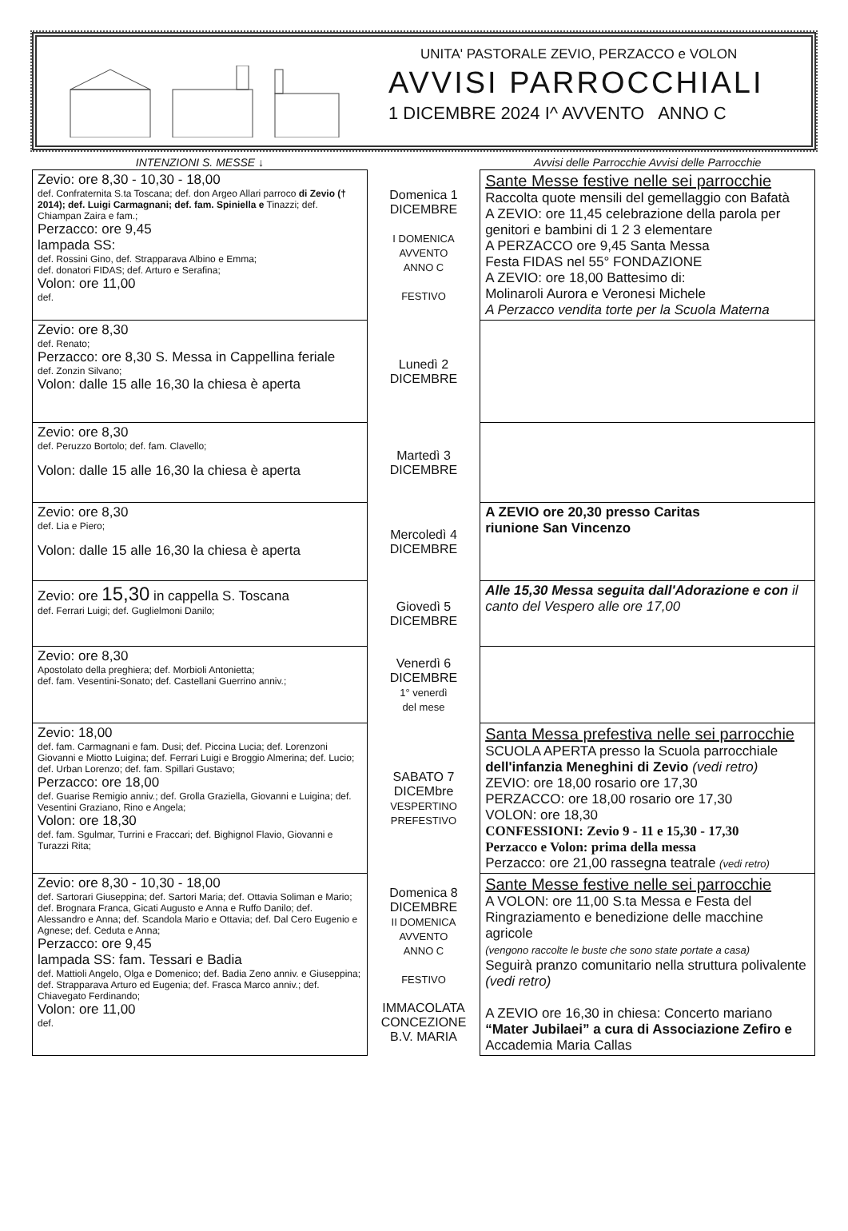UNITA' PASTORALE ZEVIO, PERZACCO e VOLON
AVVISI PARROCCHIALI
1 DICEMBRE 2024 I^ AVVENTO ANNO C
| INTENZIONI S. MESSE ↓ | | Avvisi delle Parrocchie Avvisi delle Parrocchie |
| --- | --- | --- |
| Zevio: ore 8,30 - 10,30 - 18,00 def. Confraternita S.ta Toscana; def. don Argeo Allari parroco di Zevio († 2014); def. Luigi Carmagnani; def. fam. Spiniella e Tinazzi; def. Chiampan Zaira e fam.; Perzacco: ore 9,45 lampada SS: def. Rossini Gino, def. Strapparava Albino e Emma; def. donatori FIDAS; def. Arturo e Serafina; Volon: ore 11,00 def. | Domenica 1 DICEMBRE I DOMENICA AVVENTO ANNO C FESTIVO | Sante Messe festive nelle sei parrocchie Raccolta quote mensili del gemellaggio con Bafatà A ZEVIO: ore 11,45 celebrazione della parola per genitori e bambini di 1 2 3 elementare A PERZACCO ore 9,45 Santa Messa Festa FIDAS nel 55° FONDAZIONE A ZEVIO: ore 18,00 Battesimo di: Molinaroli Aurora e Veronesi Michele A Perzacco vendita torte per la Scuola Materna |
| Zevio: ore 8,30 def. Renato; Perzacco: ore 8,30 S. Messa in Cappellina feriale def. Zonzin Silvano; Volon: dalle 15 alle 16,30 la chiesa è aperta | Lunedì 2 DICEMBRE | |
| Zevio: ore 8,30 def. Peruzzo Bortolo; def. fam. Clavello; Volon: dalle 15 alle 16,30 la chiesa è aperta | Martedì 3 DICEMBRE | |
| Zevio: ore 8,30 def. Lia e Piero; Volon: dalle 15 alle 16,30 la chiesa è aperta | Mercoledì 4 DICEMBRE | A ZEVIO ore 20,30 presso Caritas riunione San Vincenzo |
| Zevio: ore 15,30 in cappella S. Toscana def. Ferrari Luigi; def. Guglielmoni Danilo; | Giovedì 5 DICEMBRE | Alle 15,30 Messa seguita dall'Adorazione e con il canto del Vespero alle ore 17,00 |
| Zevio: ore 8,30 Apostolato della preghiera; def. Morbioli Antonietta; def. fam. Vesentini-Sonato; def. Castellani Guerrino anniv.; | Venerdì 6 DICEMBRE 1° venerdì del mese | |
| Zevio: 18,00 def. fam. Carmagnani e fam. Dusi; def. Piccina Lucia; def. Lorenzoni Giovanni e Miotto Luigina; def. Ferrari Luigi e Broggio Almerina; def. Lucio; def. Urban Lorenzo; def. fam. Spillari Gustavo; Perzacco: ore 18,00 def. Guarise Remigio anniv.; def. Grolla Graziella, Giovanni e Luigina; def. Vesentini Graziano, Rino e Angela; Volon: ore 18,30 def. fam. Sgulmar, Turrini e Fraccari; def. Bighignol Flavio, Giovanni e Turazzi Rita; | SABATO 7 DICEMbre VESPERTINO PREFESTIVO | Santa Messa prefestiva nelle sei parrocchie SCUOLA APERTA presso la Scuola parrocchiale dell'infanzia Meneghini di Zevio (vedi retro) ZEVIO: ore 18,00 rosario ore 17,30 PERZACCO: ore 18,00 rosario ore 17,30 VOLON: ore 18,30 CONFESSIONI: Zevio 9 - 11 e 15,30 - 17,30 Perzacco e Volon: prima della messa Perzacco: ore 21,00 rassegna teatrale (vedi retro) |
| Zevio: ore 8,30 - 10,30 - 18,00 def. Sartorari Giuseppina; def. Sartori Maria; def. Ottavia Soliman e Mario; def. Brognara Franca, Gicati Augusto e Anna e Ruffo Danilo; def. Alessandro e Anna; def. Scandola Mario e Ottavia; def. Dal Cero Eugenio e Agnese; def. Ceduta e Anna; Perzacco: ore 9,45 lampada SS: fam. Tessari e Badia def. Mattioli Angelo, Olga e Domenico; def. Badia Zeno anniv. e Giuseppina; def. Strapparava Arturo ed Eugenia; def. Frasca Marco anniv.; def. Chiavegato Ferdinando; Volon: ore 11,00 def. | Domenica 8 DICEMBRE II DOMENICA AVVENTO ANNO C FESTIVO IMMACOLATA CONCEZIONE B.V. MARIA | Sante Messe festive nelle sei parrocchie A VOLON: ore 11,00 S.ta Messa e Festa del Ringraziamento e benedizione delle macchine agricole (vengono raccolte le buste che sono state portate a casa) Seguirà pranzo comunitario nella struttura polivalente (vedi retro) A ZEVIO ore 16,30 in chiesa: Concerto mariano “Mater Jubilaei” a cura di Associazione Zefiro e Accademia Maria Callas |